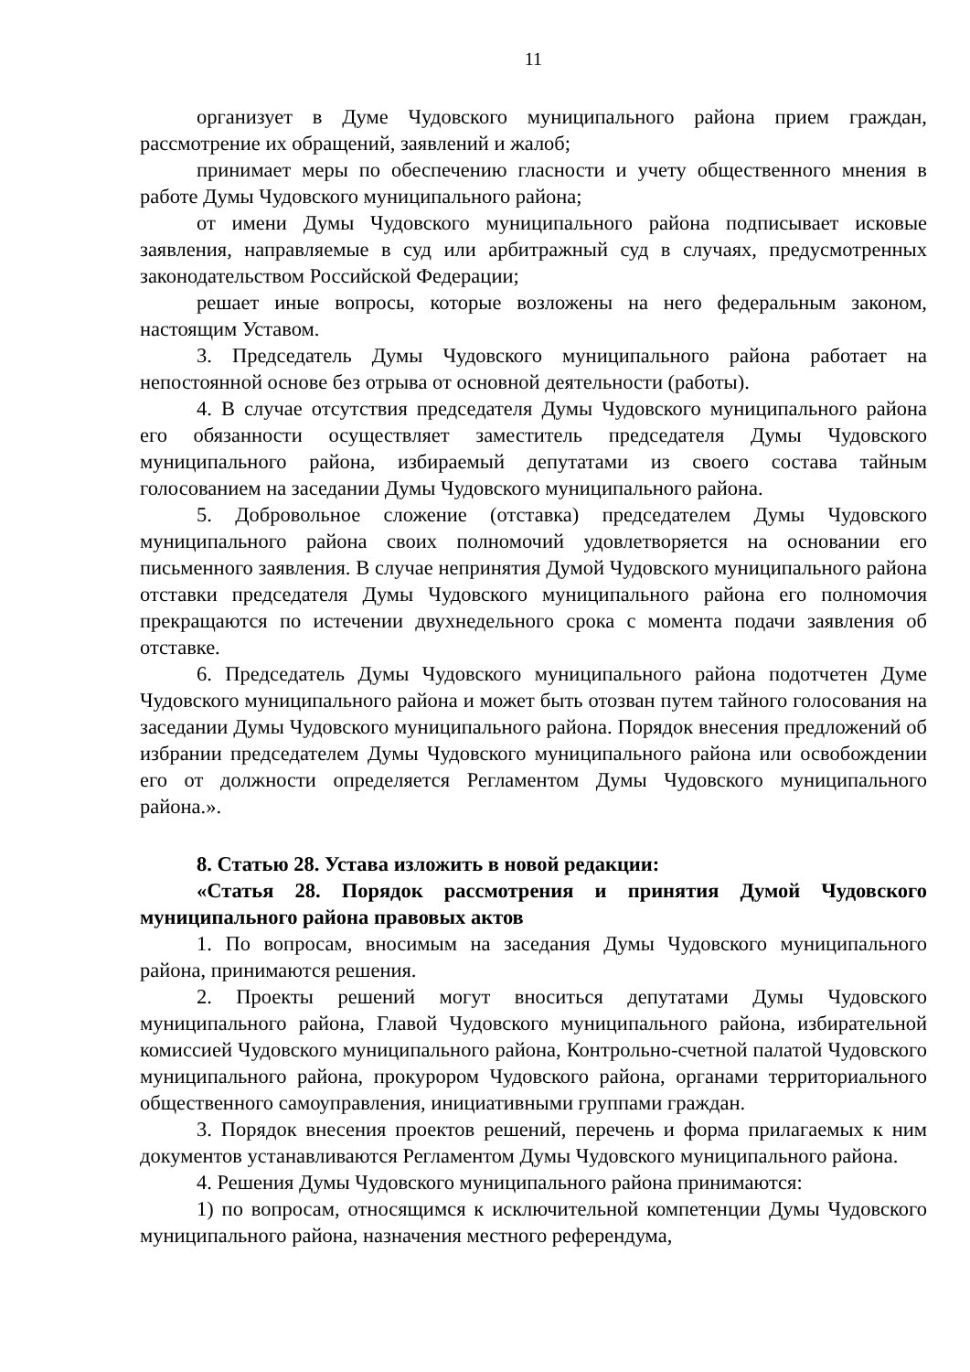11
организует в Думе Чудовского муниципального района прием граждан, рассмотрение их обращений, заявлений и жалоб;
принимает меры по обеспечению гласности и учету общественного мнения в работе Думы Чудовского муниципального района;
от имени Думы Чудовского муниципального района подписывает исковые заявления, направляемые в суд или арбитражный суд в случаях, предусмотренных законодательством Российской Федерации;
решает иные вопросы, которые возложены на него федеральным законом, настоящим Уставом.
3. Председатель Думы Чудовского муниципального района работает на непостоянной основе без отрыва от основной деятельности (работы).
4. В случае отсутствия председателя Думы Чудовского муниципального района его обязанности осуществляет заместитель председателя Думы Чудовского муниципального района, избираемый депутатами из своего состава тайным голосованием на заседании Думы Чудовского муниципального района.
5. Добровольное сложение (отставка) председателем Думы Чудовского муниципального района своих полномочий удовлетворяется на основании его письменного заявления. В случае непринятия Думой Чудовского муниципального района отставки председателя Думы Чудовского муниципального района его полномочия прекращаются по истечении двухнедельного срока с момента подачи заявления об отставке.
6. Председатель Думы Чудовского муниципального района подотчетен Думе Чудовского муниципального района и может быть отозван путем тайного голосования на заседании Думы Чудовского муниципального района. Порядок внесения предложений об избрании председателем Думы Чудовского муниципального района или освобождении его от должности определяется Регламентом Думы Чудовского муниципального района.».
8. Статью 28. Устава изложить в новой редакции:
«Статья 28. Порядок рассмотрения и принятия Думой Чудовского муниципального района правовых актов
1. По вопросам, вносимым на заседания Думы Чудовского муниципального района, принимаются решения.
2. Проекты решений могут вноситься депутатами Думы Чудовского муниципального района, Главой Чудовского муниципального района, избирательной комиссией Чудовского муниципального района, Контрольно-счетной палатой Чудовского муниципального района, прокурором Чудовского района, органами территориального общественного самоуправления, инициативными группами граждан.
3. Порядок внесения проектов решений, перечень и форма прилагаемых к ним документов устанавливаются Регламентом Думы Чудовского муниципального района.
4. Решения Думы Чудовского муниципального района принимаются:
1) по вопросам, относящимся к исключительной компетенции Думы Чудовского муниципального района, назначения местного референдума,